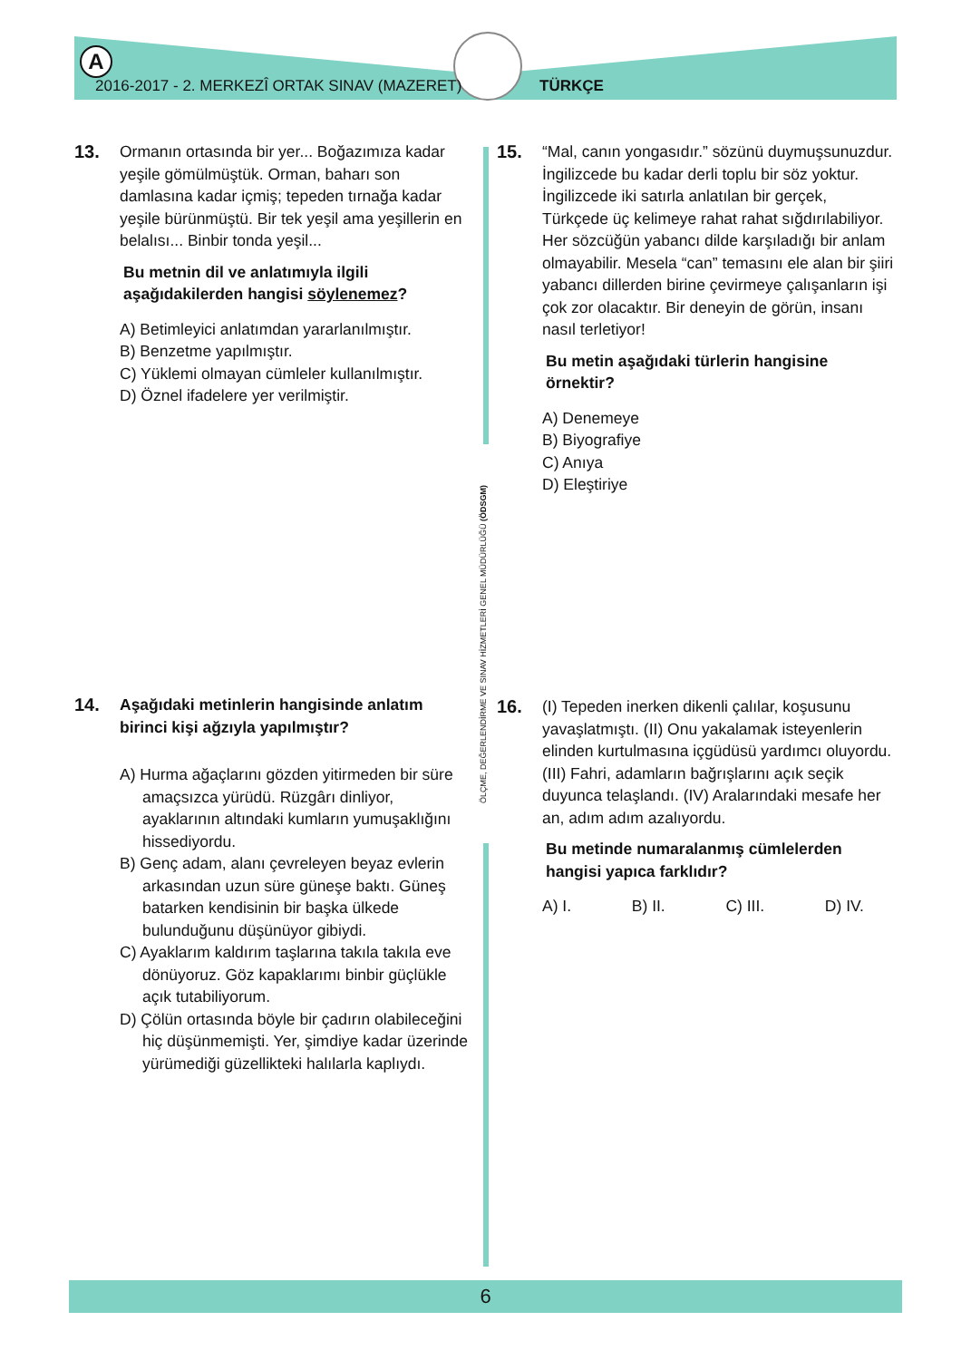A
2016-2017 - 2. MERKEZÎ ORTAK SINAV (MAZERET)
TÜRKÇE
ÖLÇME, DEĞERLENDİRME VE SINAV HİZMETLERİ GENEL MÜDÜRLÜĞÜ (ÖDSGM)
13. Ormanın ortasında bir yer... Boğazımıza kadar yeşile gömülmüştük. Orman, baharı son damlasına kadar içmiş; tepeden tırnağa kadar yeşile bürünmüştü. Bir tek yeşil ama yeşillerin en belalısı... Binbir tonda yeşil...
Bu metnin dil ve anlatımıyla ilgili aşağıdakilerden hangisi söylenemez?
A) Betimleyici anlatımdan yararlanılmıştır.
B) Benzetme yapılmıştır.
C) Yüklemi olmayan cümleler kullanılmıştır.
D) Öznel ifadelere yer verilmiştir.
14. Aşağıdaki metinlerin hangisinde anlatım birinci kişi ağzıyla yapılmıştır?
A) Hurma ağaçlarını gözden yitirmeden bir süre amaçsızca yürüdü. Rüzgârı dinliyor, ayaklarının altındaki kumların yumuşaklığını hissediyordu.
B) Genç adam, alanı çevreleyen beyaz evlerin arkasından uzun süre güneşe baktı. Güneş batarken kendisinin bir başka ülkede bulunduğunu düşünüyor gibiydi.
C) Ayaklarım kaldırım taşlarına takıla takıla eve dönüyoruz. Göz kapaklarımı binbir güçlükle açık tutabiliyorum.
D) Çölün ortasında böyle bir çadırın olabileceğini hiç düşünmemişti. Yer, şimdiye kadar üzerinde yürümediği güzellikteki halılarla kaplıydı.
15. “Mal, canın yongasıdır.” sözünü duymuşsunuzdur. İngilizcede bu kadar derli toplu bir söz yoktur. İngilizcede iki satırla anlatılan bir gerçek, Türkçede üç kelimeye rahat rahat sığdırılabiliyor. Her sözcüğün yabancı dilde karşıladığı bir anlam olmayabilir. Mesela “can” temasını ele alan bir şiiri yabancı dillerden birine çevirmeye çalışanların işi çok zor olacaktır. Bir deneyin de görün, insanı nasıl terletiyor!
Bu metin aşağıdaki türlerin hangisine örnektir?
A) Denemeye
B) Biyografiye
C) Anıya
D) Eleştiriye
16. (I) Tepeden inerken dikenli çalılar, koşusunu yavaşlatmıştı. (II) Onu yakalamak isteyenlerin elinden kurtulmasına içgüdüsü yardımcı oluyordu. (III) Fahri, adamların bağrışlarını açık seçik duyunca telaşlandı. (IV) Aralarındaki mesafe her an, adım adım azalıyordu.
Bu metinde numaralanmış cümlelerden hangisi yapıca farklıdır?
A) I. B) II. C) III. D) IV.
6